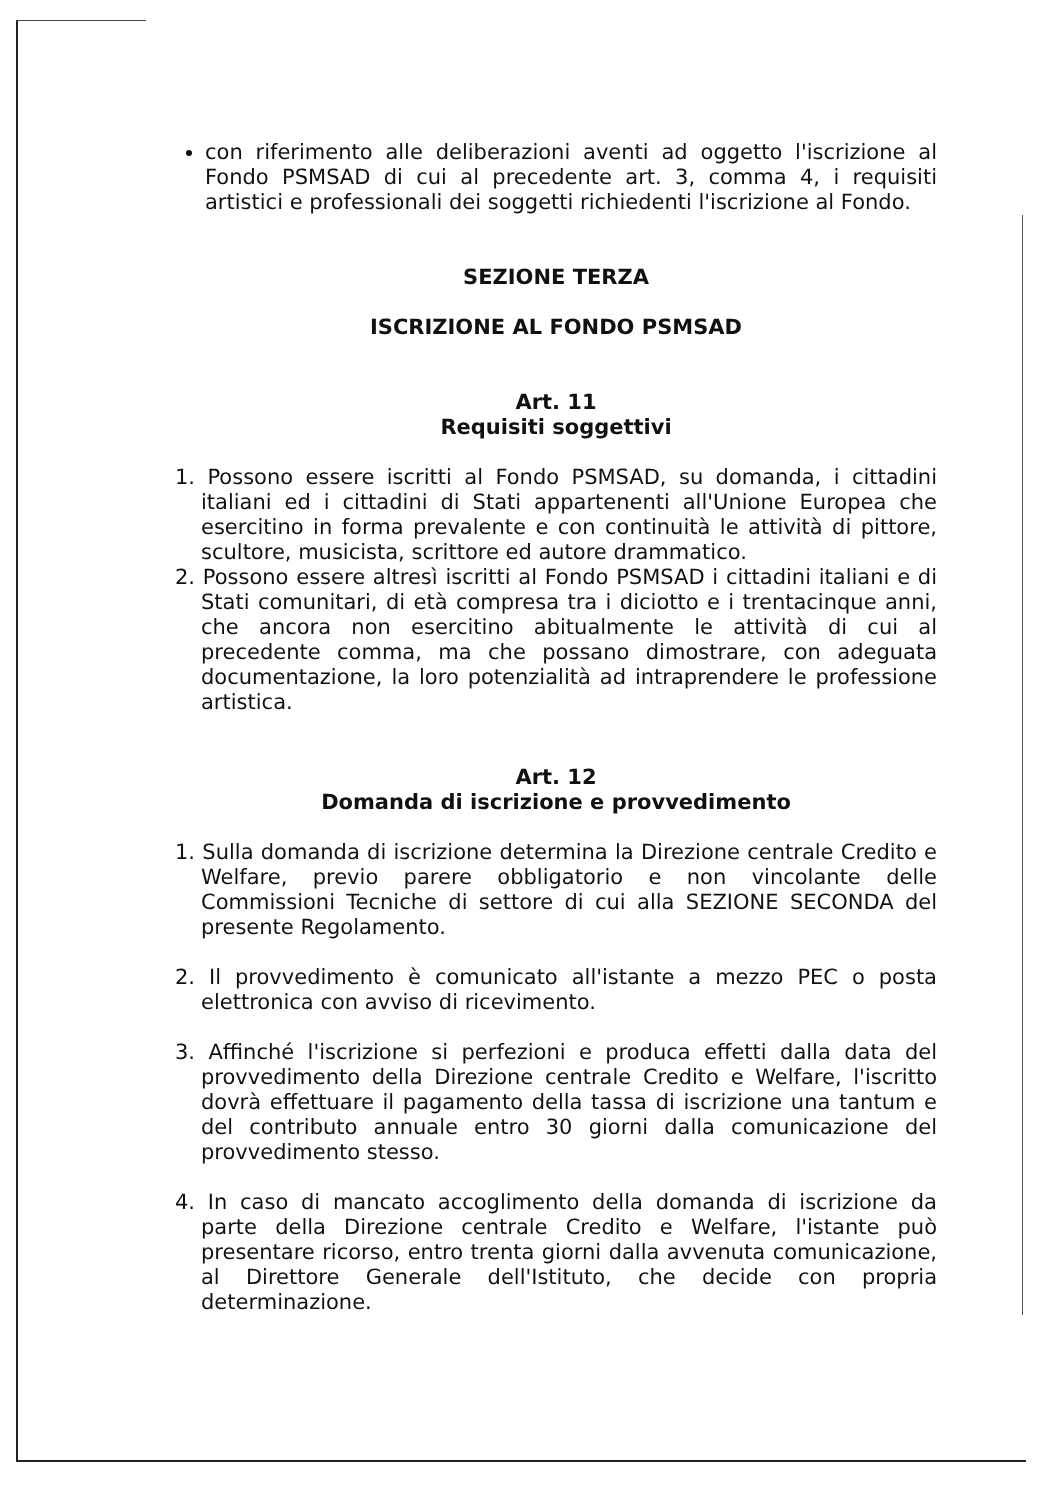con riferimento alle deliberazioni aventi ad oggetto l'iscrizione al Fondo PSMSAD di cui al precedente art. 3, comma 4, i requisiti artistici e professionali dei soggetti richiedenti l'iscrizione al Fondo.
SEZIONE TERZA
ISCRIZIONE AL FONDO PSMSAD
Art. 11
Requisiti soggettivi
1. Possono essere iscritti al Fondo PSMSAD, su domanda, i cittadini italiani ed i cittadini di Stati appartenenti all'Unione Europea che esercitino in forma prevalente e con continuità le attività di pittore, scultore, musicista, scrittore ed autore drammatico.
2. Possono essere altresì iscritti al Fondo PSMSAD i cittadini italiani e di Stati comunitari, di età compresa tra i diciotto e i trentacinque anni, che ancora non esercitino abitualmente le attività di cui al precedente comma, ma che possano dimostrare, con adeguata documentazione, la loro potenzialità ad intraprendere le professione artistica.
Art. 12
Domanda di iscrizione e provvedimento
1. Sulla domanda di iscrizione determina la Direzione centrale Credito e Welfare, previo parere obbligatorio e non vincolante delle Commissioni Tecniche di settore di cui alla SEZIONE SECONDA del presente Regolamento.
2. Il provvedimento è comunicato all'istante a mezzo PEC o posta elettronica con avviso di ricevimento.
3. Affinché l'iscrizione si perfezioni e produca effetti dalla data del provvedimento della Direzione centrale Credito e Welfare, l'iscritto dovrà effettuare il pagamento della tassa di iscrizione una tantum e del contributo annuale entro 30 giorni dalla comunicazione del provvedimento stesso.
4. In caso di mancato accoglimento della domanda di iscrizione da parte della Direzione centrale Credito e Welfare, l'istante può presentare ricorso, entro trenta giorni dalla avvenuta comunicazione, al Direttore Generale dell'Istituto, che decide con propria determinazione.